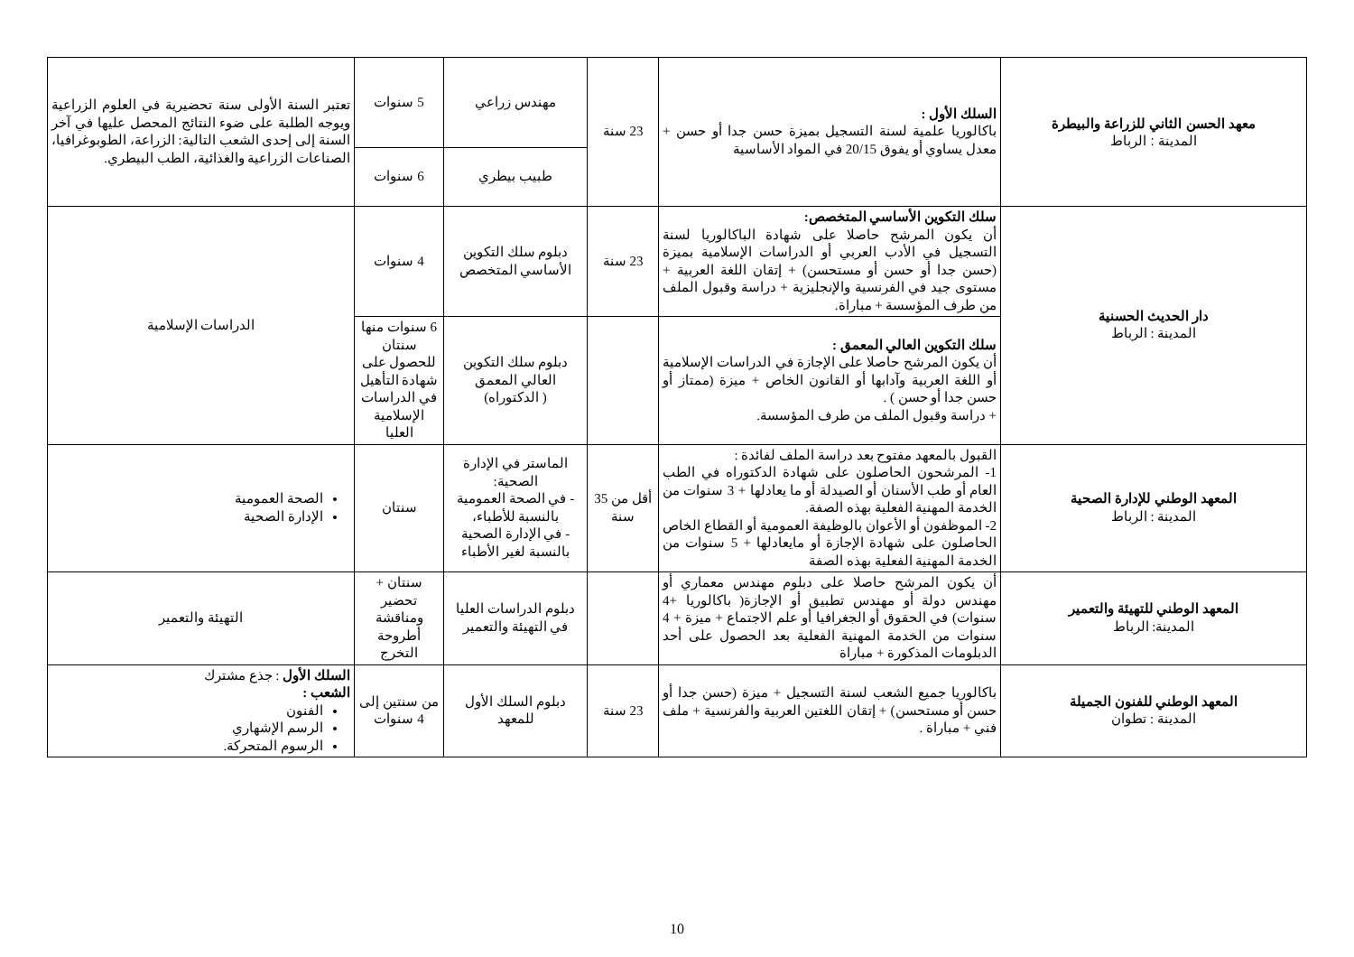| معهد الحسن الثاني للزراعة والبيطرة المدينة : الرباط | السلك الأول : باكالوريا علمية لسنة التسجيل بميزة حسن جدا أو حسن + معدل يساوي أو يفوق 20/15 في المواد الأساسية | 23 سنة | مهندس زراعي | 5 سنوات | تعتبر السنة الأولى سنة تحضيرية في العلوم الزراعية ويوجه الطلبة على ضوء النتائج المحصل عليها في آخر السنة إلى إحدى الشعب التالية: الزراعة، الطوبوغرافيا، الصناعات الزراعية والغذائية، الطب البيطري. |
| | | | طبيب بيطري | 6 سنوات | |
| دار الحديث الحسنية المدينة : الرباط | سلك التكوين الأساسي المتخصص: أن يكون المرشح حاصلا على شهادة الباكالوريا لسنة التسجيل في الأدب العربي أو الدراسات الإسلامية بميزة (حسن جدا أو حسن أو مستحسن) + إتقان اللغة العربية + مستوى جيد في الفرنسية والإنجليزية + دراسة وقبول الملف من طرف المؤسسة + مباراة. | 23 سنة | دبلوم سلك التكوين الأساسي المتخصص | 4 سنوات | الدراسات الإسلامية |
| | سلك التكوين العالي المعمق : أن يكون المرشح حاصلا على الإجازة في الدراسات الإسلامية أو اللغة العربية وآدابها أو القانون الخاص + ميزة (ممتاز أو حسن جدا أو حسن ) . + دراسة وقبول الملف من طرف المؤسسة. | | دبلوم سلك التكوين العالي المعمق ( الدكتوراه) | 6 سنوات منها سنتان للحصول على شهادة التأهيل في الدراسات الإسلامية العليا | |
| المعهد الوطني للإدارة الصحية المدينة : الرباط | القبول بالمعهد مفتوح بعد دراسة الملف لفائدة : 1- المرشحون الحاصلون على شهادة الدكتوراه في الطب العام أو طب الأسنان أو الصيدلة أو ما يعادلها + 3 سنوات من الخدمة المهنية الفعلية بهذه الصفة. 2- الموظفون أو الأعوان بالوظيفة العمومية أو القطاع الخاص الحاصلون على شهادة الإجازة أو مايعادلها + 5 سنوات من الخدمة المهنية الفعلية بهذه الصفة | أقل من 35 سنة | الماستر في الإدارة الصحية: - في الصحة العمومية بالنسبة للأطباء، - في الإدارة الصحية بالنسبة لغير الأطباء | سنتان | الصحة العمومية الإدارة الصحية |
| المعهد الوطني للتهيئة والتعمير المدينة: الرباط | أن يكون المرشح حاصلا على دبلوم مهندس معماري أو مهندس دولة أو مهندس تطبيق أو الإجازة( باكالوريا +4 سنوات) في الحقوق أو الجغرافيا أو علم الاجتماع + ميزة + 4 سنوات من الخدمة المهنية الفعلية بعد الحصول على أحد الدبلومات المذكورة + مباراة | | دبلوم الدراسات العليا في التهيئة والتعمير | سنتان + تحضير ومناقشة أطروحة التخرج | التهيئة والتعمير |
| المعهد الوطني للفنون الجميلة المدينة : تطوان | باكالوريا جميع الشعب لسنة التسجيل + ميزة (حسن جدا أو حسن أو مستحسن) + إتقان اللغتين العربية والفرنسية + ملف فني + مباراة . | 23 سنة | دبلوم السلك الأول للمعهد | من سنتين إلى 4 سنوات | السلك الأول : جذع مشترك الشعب : الفنون الرسم الإشهاري الرسوم المتحركة. |
10